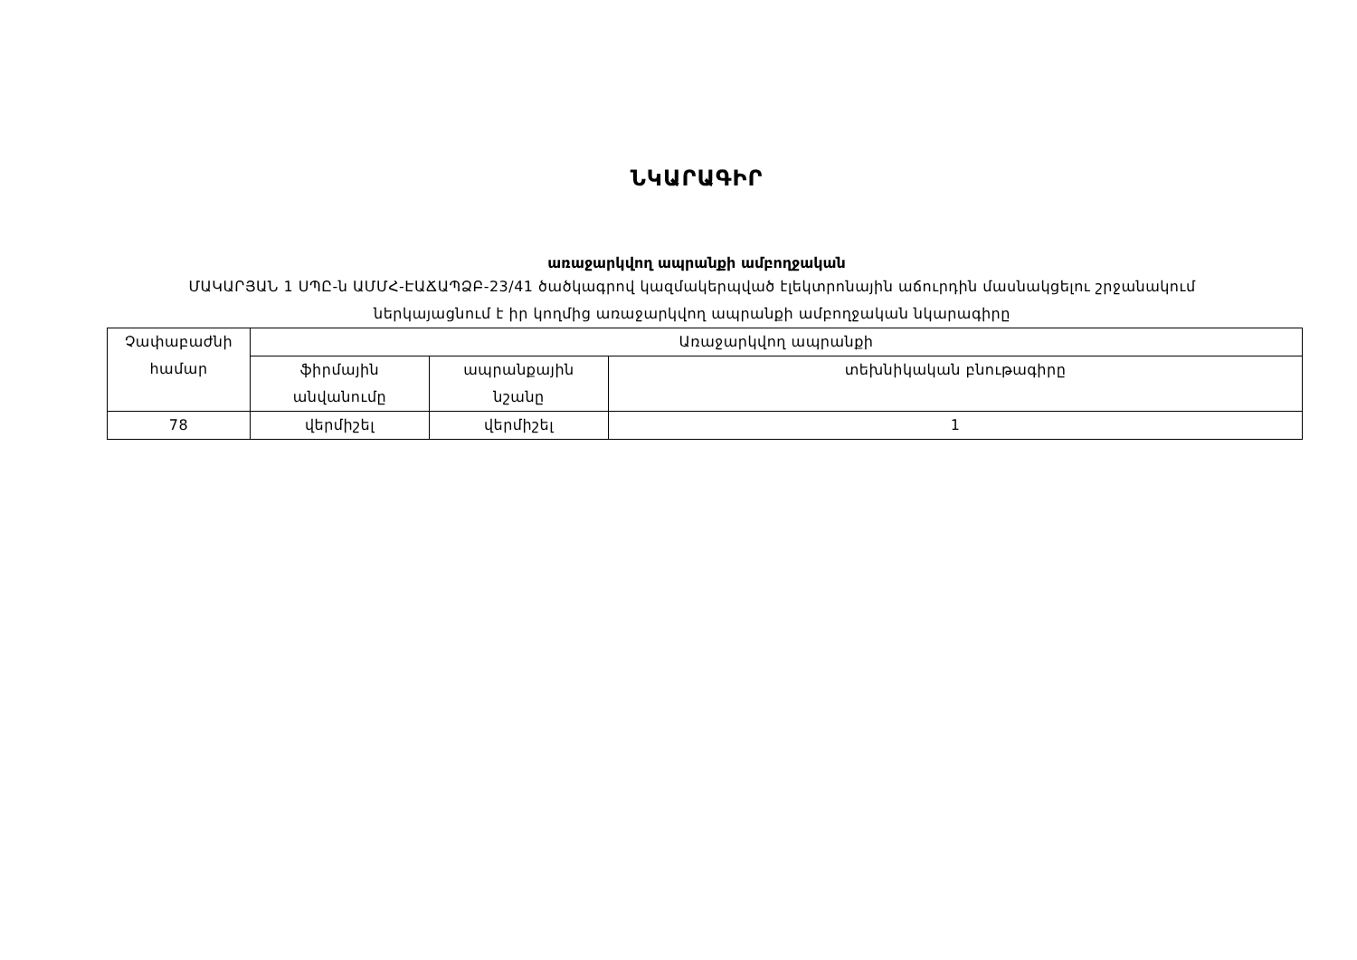ՆԿԱՐԱԳԻՐ
առաջարկվող ապրանքի ամբողջական
ՄԱԿԱՐՅԱՆ 1 ՍՊԸ-ն ԱՄՄՀ-ԷԱՃԱՊՁԲ-23/41 ծածկագրով կազմակերպված էլեկտրոնային աճուրդին մասնակցելու շրջանակում
ներկայացնում է իր կողմից առաջարկվող ապրանքի ամբողջական նկարագիրը
| Չափաբաժնի համար | Առաջարկվող ապրանքի | | |
| | ֆիրմային անվանումը | ապրանքային նշանը | տեխնիկական բնութագիրը |
| 78 | վերմիշել | վերմիշել | 1 |